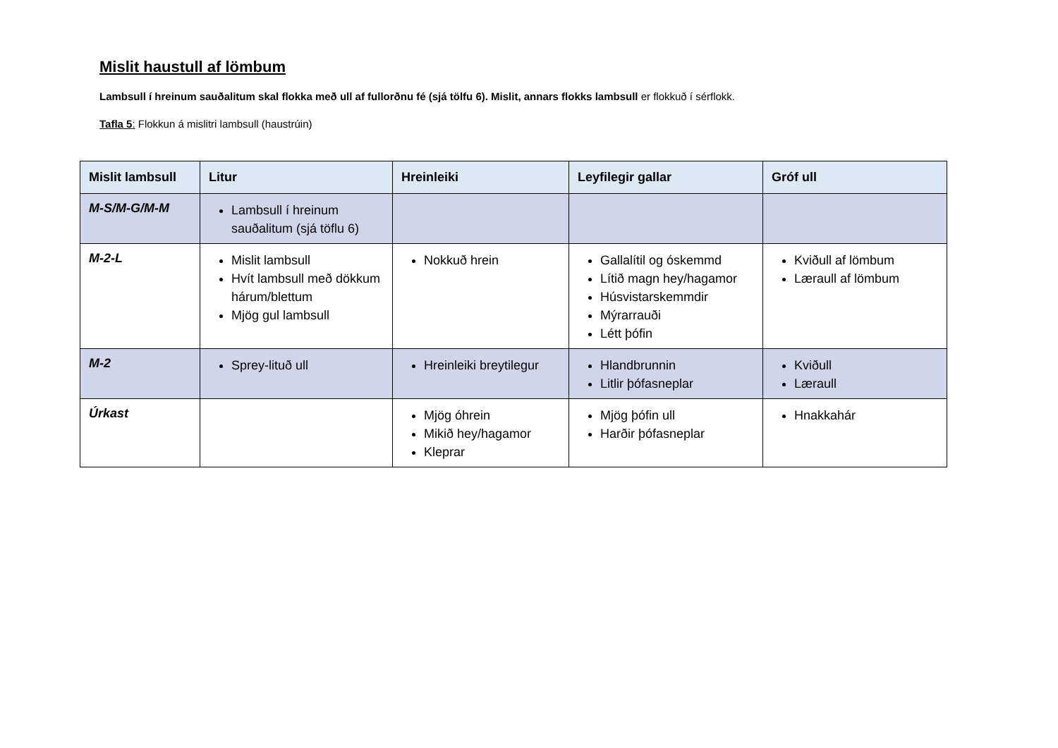Mislit haustull af lömbum
Lambsull í hreinum sauðalitum skal flokka með ull af fullorðnu fé (sjá tölfu 6). Mislit, annars flokks lambsull er flokkuð í sérflokk.
Tafla 5: Flokkun á mislitri lambsull (haustrúin)
| Mislit lambsull | Litur | Hreinleiki | Leyfilegir gallar | Gróf ull |
| --- | --- | --- | --- | --- |
| M-S/M-G/M-M | Lambsull í hreinum sauðalitum (sjá töflu 6) | | | |
| M-2-L | Mislit lambsull Hvít lambsull með dökkum hárum/blettum Mjög gul lambsull | Nokkuð hrein | Gallalítil og óskemmd Lítið magn hey/hagamor Húsvistarskemmdir Mýrarrauði Létt þófin | Kviðull af lömbum Læraull af lömbum |
| M-2 | Sprey-lituð ull | Hreinleiki breytilegur | Hlandbrunnin Litlir þófasneplar | Kviðull Læraull |
| Úrkast | | Mjög óhrein Mikið hey/hagamor Kleprar | Mjög þófin ull Harðir þófasneplar | Hnakkahár |